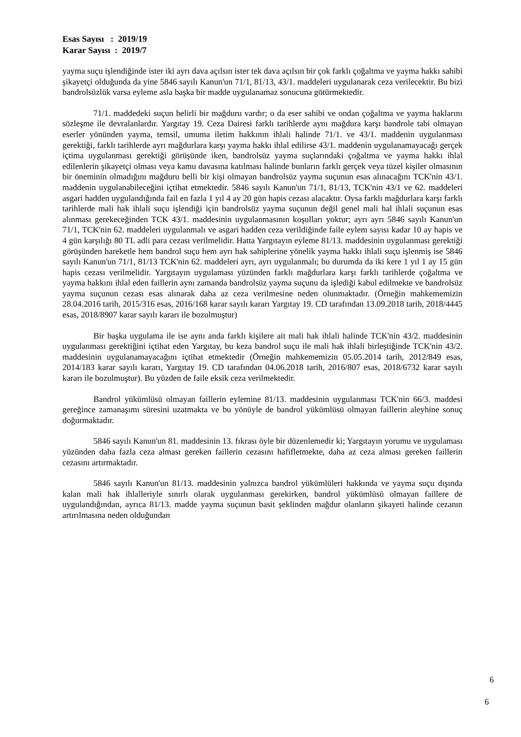Esas Sayısı : 2019/19
Karar Sayısı : 2019/7
yayma suçu işlendiğinde ister iki ayrı dava açılsın ister tek dava açılsın bir çok farklı çoğaltma ve yayma hakkı sahibi şikayetçi olduğunda da yine 5846 sayılı Kanun'un 71/1, 81/13, 43/1. maddeleri uygulanarak ceza verilecektir. Bu bizi bandrolsüzlük varsa eyleme asla başka bir madde uygulanamaz sonucuna götürmektedir.
71/1. maddedeki suçun belirli bir mağduru vardır; o da eser sahibi ve ondan çoğaltma ve yayma haklarını sözleşme ile devralanlardır. Yargıtay 19. Ceza Dairesi farklı tarihlerde aynı mağdura karşı bandrole tabi olmayan eserler yönünden yayma, temsil, umuma iletim hakkının ihlali halinde 71/1. ve 43/1. maddenin uygulanması gerektiği, farklı tarihlerde ayrı mağdurlara karşı yayma hakkı ihlal edilirse 43/1. maddenin uygulanamayacağı gerçek içtima uygulanması gerektiği görüşünde iken, bandrolsüz yayma suçlarındaki çoğaltma ve yayma hakkı ihlal edilenlerin şikayetçi olması veya kamu davasına katılması halinde bunların farklı gerçek veya tüzel kişiler olmasının bir öneminin olmadığını mağduru belli bir kişi olmayan bandrolsüz yayma suçunun esas alınacağını TCK'nin 43/1. maddenin uygulanabileceğini içtihat etmektedir. 5846 sayılı Kanun'un 71/1, 81/13, TCK'nin 43/1 ve 62. maddeleri asgari hadden uygulandığında fail en fazla 1 yıl 4 ay 20 gün hapis cezası alacaktır. Oysa farklı mağdurlara karşı farklı tarihlerde mali hak ihlali suçu işlendiği için bandrolsüz yayma suçunun değil genel mali hal ihlali suçunun esas alınması gerekeceğinden TCK 43/1. maddesinin uygulanmasının koşulları yoktur; ayrı ayrı 5846 sayılı Kanun'un 71/1, TCK'nin 62. maddeleri uygulanmalı ve asgari hadden ceza verildiğinde faile eylem sayısı kadar 10 ay hapis ve 4 gün karşılığı 80 TL adli para cezası verilmelidir. Hatta Yargıtayın eyleme 81/13. maddesinin uygulanması gerektiği görüşünden hareketle hem bandrol suçu hem ayrı hak sahiplerine yönelik yayma hakkı ihlali suçu işlenmiş ise 5846 sayılı Kanun'un 71/1, 81/13 TCK'nin 62. maddeleri ayrı, ayrı uygulanmalı; bu durumda da iki kere 1 yıl 1 ay 15 gün hapis cezası verilmelidir. Yargıtayın uygulaması yüzünden farklı mağdurlara karşı farklı tarihlerde çoğaltma ve yayma hakkını ihlal eden faillerin aynı zamanda bandrolsüz yayma suçunu da işlediği kabul edilmekte ve bandrolsüz yayma suçunun cezası esas alınarak daha az ceza verilmesine neden olunmaktadır. (Örneğin mahkememizin 28.04.2016 tarih, 2015/316 esas, 2016/168 karar sayılı kararı Yargıtay 19. CD tarafından 13.09.2018 tarih, 2018/4445 esas, 2018/8907 karar sayılı kararı ile bozulmuştur)
Bir başka uygulama ile ise aynı anda farklı kişilere ait mali hak ihlali halinde TCK'nin 43/2. maddesinin uygulanması gerektiğini içtihat eden Yargıtay, bu keza bandrol suçu ile mali hak ihlali birleştiğinde TCK'nin 43/2. maddesinin uygulanamayacağını içtihat etmektedir (Örneğin mahkememizin 05.05.2014 tarih, 2012/849 esas, 2014/183 karar sayılı kararı, Yargıtay 19. CD tarafından 04.06.2018 tarih, 2016/807 esas, 2018/6732 karar sayılı kararı ile bozulmuştur). Bu yüzden de faile eksik ceza verilmektedir.
Bandrol yükümlüsü olmayan faillerin eylemine 81/13. maddesinin uygulanması TCK'nin 66/3. maddesi gereğince zamanaşımı süresini uzatmakta ve bu yönüyle de bandrol yükümlüsü olmayan faillerin aleyhine sonuç doğurmaktadır.
5846 sayılı Kanun'un 81. maddesinin 13. fıkrası öyle bir düzenlemedir ki; Yargıtayın yorumu ve uygulaması yüzünden daha fazla ceza alması gereken faillerin cezasını hafifletmekte, daha az ceza alması gereken faillerin cezasını artırmaktadır.
5846 sayılı Kanun'un 81/13. maddesinin yalnızca bandrol yükümlüleri hakkında ve yayma suçu dışında kalan mali hak ihlalleriyle sınırlı olarak uygulanması gerekirken, bandrol yükümlüsü olmayan faillere de uygulandığından, ayrıca 81/13. madde yayma suçunun basit şeklinden mağdur olanların şikayeti halinde cezanın artırılmasına neden olduğundan
6
6